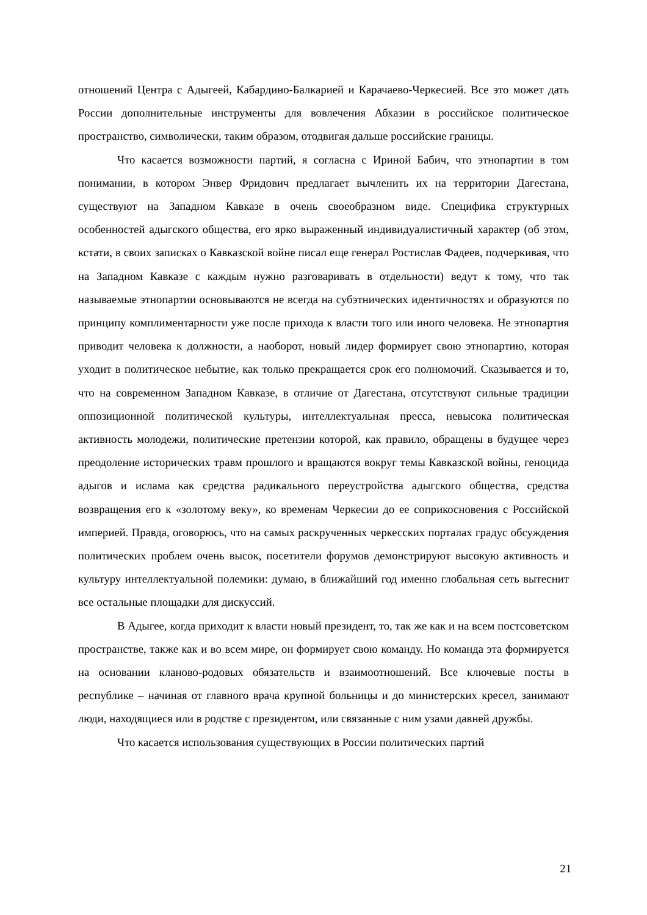отношений Центра с Адыгеей, Кабардино-Балкарией и Карачаево-Черкесией. Все это может дать России дополнительные инструменты для вовлечения Абхазии в российское политическое пространство, символически, таким образом, отодвигая дальше российские границы.
Что касается возможности партий, я согласна с Ириной Бабич, что этнопартии в том понимании, в котором Энвер Фридович предлагает вычленить их на территории Дагестана, существуют на Западном Кавказе в очень своеобразном виде. Специфика структурных особенностей адыгского общества, его ярко выраженный индивидуалистичный характер (об этом, кстати, в своих записках о Кавказской войне писал еще генерал Ростислав Фадеев, подчеркивая, что на Западном Кавказе с каждым нужно разговаривать в отдельности) ведут к тому, что так называемые этнопартии основываются не всегда на субэтнических идентичностях и образуются по принципу комплиментарности уже после прихода к власти того или иного человека. Не этнопартия приводит человека к должности, а наоборот, новый лидер формирует свою этнопартию, которая уходит в политическое небытие, как только прекращается срок его полномочий. Сказывается и то, что на современном Западном Кавказе, в отличие от Дагестана, отсутствуют сильные традиции оппозиционной политической культуры, интеллектуальная пресса, невысока политическая активность молодежи, политические претензии которой, как правило, обращены в будущее через преодоление исторических травм прошлого и вращаются вокруг темы Кавказской войны, геноцида адыгов и ислама как средства радикального переустройства адыгского общества, средства возвращения его к «золотому веку», ко временам Черкесии до ее соприкосновения с Российской империей. Правда, оговорюсь, что на самых раскрученных черкесских порталах градус обсуждения политических проблем очень высок, посетители форумов демонстрируют высокую активность и культуру интеллектуальной полемики: думаю, в ближайший год именно глобальная сеть вытеснит все остальные площадки для дискуссий.
В Адыгее, когда приходит к власти новый президент, то, так же как и на всем постсоветском пространстве, также как и во всем мире, он формирует свою команду. Но команда эта формируется на основании кланово-родовых обязательств и взаимоотношений. Все ключевые посты в республике – начиная от главного врача крупной больницы и до министерских кресел, занимают люди, находящиеся или в родстве с президентом, или связанные с ним узами давней дружбы.
Что касается использования существующих в России политических партий
21